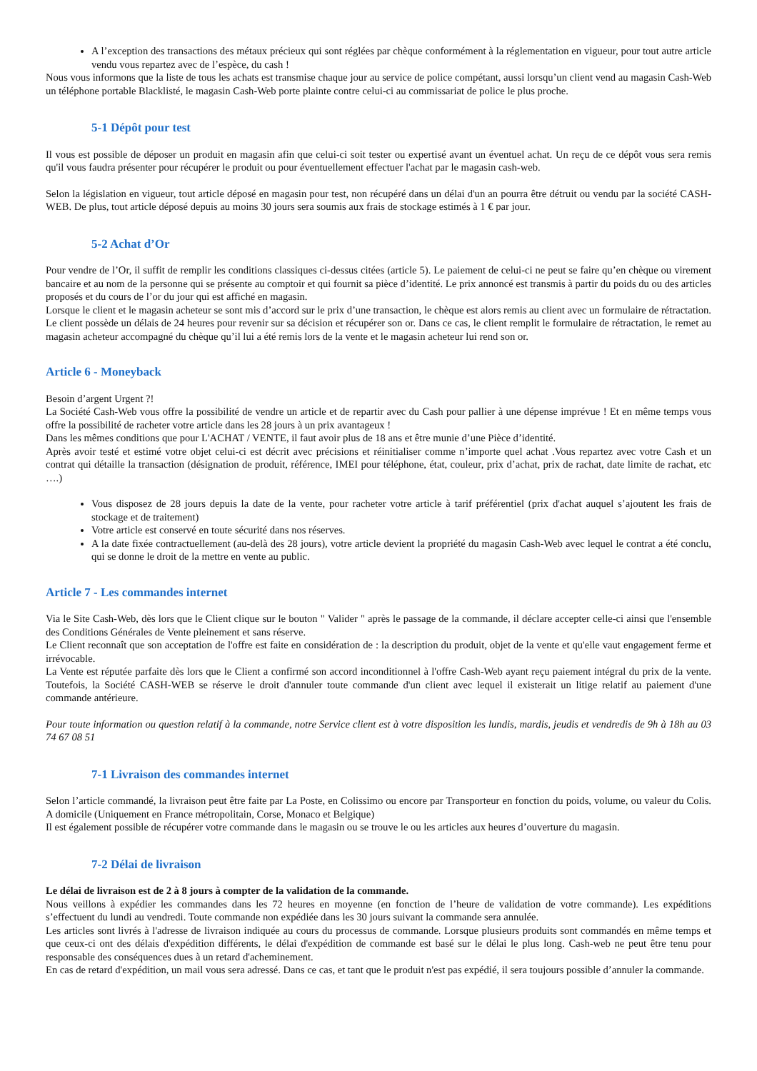A l’exception des transactions des métaux précieux qui sont réglées par chèque conformément à la réglementation en vigueur, pour tout autre article vendu vous repartez avec de l’espèce, du cash !
Nous vous informons que la liste de tous les achats est transmise chaque jour au service de police compétant, aussi lorsqu’un client vend au magasin Cash-Web un téléphone portable Blacklisté, le magasin Cash-Web porte plainte contre celui-ci au commissariat de police le plus proche.
5-1 Dépôt pour test
Il vous est possible de déposer un produit en magasin afin que celui-ci soit tester ou expertisé avant un éventuel achat. Un reçu de ce dépôt vous sera remis qu'il vous faudra présenter pour récupérer le produit ou pour éventuellement effectuer l'achat par le magasin cash-web.
Selon la législation en vigueur, tout article déposé en magasin pour test, non récupéré dans un délai d'un an pourra être détruit ou vendu par la société CASH-WEB. De plus, tout article déposé depuis au moins 30 jours sera soumis aux frais de stockage estimés à 1 € par jour.
5-2 Achat d’Or
Pour vendre de l’Or, il suffit de remplir les conditions classiques ci-dessus citées (article 5). Le paiement de celui-ci ne peut se faire qu’en chèque ou virement bancaire et au nom de la personne qui se présente au comptoir et qui fournit sa pièce d’identité. Le prix annoncé est transmis à partir du poids du ou des articles proposés et du cours de l’or du jour qui est affiché en magasin.
Lorsque le client et le magasin acheteur se sont mis d’accord sur le prix d’une transaction, le chèque est alors remis au client avec un formulaire de rétractation. Le client possède un délais de 24 heures pour revenir sur sa décision et récupérer son or. Dans ce cas, le client remplit le formulaire de rétractation, le remet au magasin acheteur accompagné du chèque qu’il lui a été remis lors de la vente et le magasin acheteur lui rend son or.
Article 6 - Moneyback
Besoin d’argent Urgent ?!
La Société Cash-Web vous offre la possibilité de vendre un article et de repartir avec du Cash pour pallier à une dépense imprévue ! Et en même temps vous offre la possibilité de racheter votre article dans les 28 jours à un prix avantageux !
Dans les mêmes conditions que pour L'ACHAT / VENTE, il faut avoir plus de 18 ans et être munie d’une Pièce d’identité.
Après avoir testé et estimé votre objet celui-ci est décrit avec précisions et réinitialiser comme n’importe quel achat .Vous repartez avec votre Cash et un contrat qui détaille la transaction (désignation de produit, référence, IMEI pour téléphone, état, couleur, prix d’achat, prix de rachat, date limite de rachat, etc ….)
Vous disposez de 28 jours depuis la date de la vente, pour racheter votre article à tarif préférentiel (prix d'achat auquel s’ajoutent les frais de stockage et de traitement)
Votre article est conservé en toute sécurité dans nos réserves.
A la date fixée contractuellement (au-delà des 28 jours), votre article devient la propriété du magasin Cash-Web avec lequel le contrat a été conclu, qui se donne le droit de la mettre en vente au public.
Article 7 - Les commandes internet
Via le Site Cash-Web, dès lors que le Client clique sur le bouton " Valider " après le passage de la commande, il déclare accepter celle-ci ainsi que l'ensemble des Conditions Générales de Vente pleinement et sans réserve.
Le Client reconnaît que son acceptation de l'offre est faite en considération de : la description du produit, objet de la vente et qu'elle vaut engagement ferme et irrévocable.
La Vente est réputée parfaite dès lors que le Client a confirmé son accord inconditionnel à l'offre Cash-Web ayant reçu paiement intégral du prix de la vente. Toutefois, la Société CASH-WEB se réserve le droit d'annuler toute commande d'un client avec lequel il existerait un litige relatif au paiement d'une commande antérieure.
Pour toute information ou question relatif à la commande, notre Service client est à votre disposition les lundis, mardis, jeudis et vendredis de 9h à 18h au 03 74 67 08 51
7-1 Livraison des commandes internet
Selon l’article commandé, la livraison peut être faite par La Poste, en Colissimo ou encore par Transporteur en fonction du poids, volume, ou valeur du Colis. A domicile (Uniquement en France métropolitain, Corse, Monaco et Belgique)
Il est également possible de récupérer votre commande dans le magasin ou se trouve le ou les articles aux heures d’ouverture du magasin.
7-2 Délai de livraison
Le délai de livraison est de 2 à 8 jours à compter de la validation de la commande.
Nous veillons à expédier les commandes dans les 72 heures en moyenne (en fonction de l’heure de validation de votre commande). Les expéditions s’effectuent du lundi au vendredi. Toute commande non expédiée dans les 30 jours suivant la commande sera annulée.
Les articles sont livrés à l'adresse de livraison indiquée au cours du processus de commande. Lorsque plusieurs produits sont commandés en même temps et que ceux-ci ont des délais d'expédition différents, le délai d'expédition de commande est basé sur le délai le plus long. Cash-web ne peut être tenu pour responsable des conséquences dues à un retard d'acheminement.
En cas de retard d'expédition, un mail vous sera adressé. Dans ce cas, et tant que le produit n'est pas expédié, il sera toujours possible d’annuler la commande.